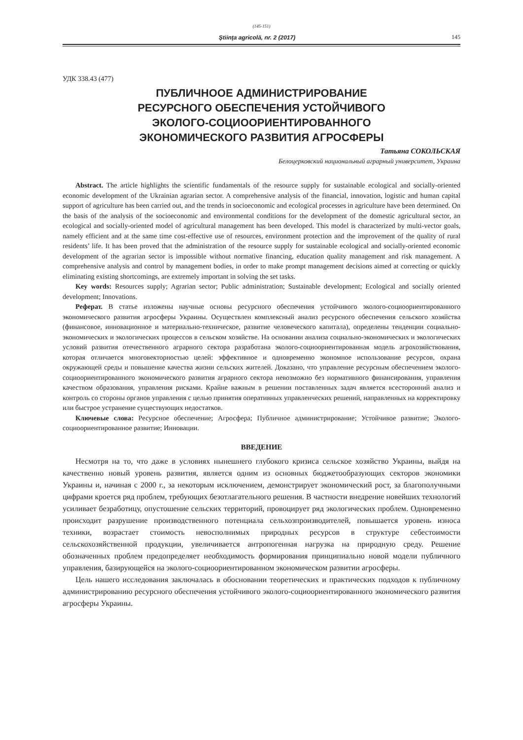(145-151)
Ştiinţa agricolă, nr. 2 (2017) 145
УДК 338.43 (477)
ПУБЛИЧНООЕ АДМИНИСТРИРОВАНИЕ
РЕСУРСНОГО ОБЕСПЕЧЕНИЯ УСТОЙЧИВОГО
ЭКОЛОГО-СОЦИООРИЕНТИРОВАННОГО
ЭКОНОМИЧЕСКОГО РАЗВИТИЯ АГРОСФЕРЫ
Татьяна СОКОЛЬСКАЯ
Белоцерковский национальный аграрный университет, Украина
Abstract. The article highlights the scientific fundamentals of the resource supply for sustainable ecological and socially-oriented economic development of the Ukrainian agrarian sector. A comprehensive analysis of the financial, innovation, logistic and human capital support of agriculture has been carried out, and the trends in socioeconomic and ecological processes in agriculture have been determined. On the basis of the analysis of the socioeconomic and environmental conditions for the development of the domestic agricultural sector, an ecological and socially-oriented model of agricultural management has been developed. This model is characterized by multi-vector goals, namely efficient and at the same time cost-effective use of resources, environment protection and the improvement of the quality of rural residents’ life. It has been proved that the administration of the resource supply for sustainable ecological and socially-oriented economic development of the agrarian sector is impossible without normative financing, education quality management and risk management. A comprehensive analysis and control by management bodies, in order to make prompt management decisions aimed at correcting or quickly eliminating existing shortcomings, are extremely important in solving the set tasks.
Key words: Resources supply; Agrarian sector; Public administration; Sustainable development; Ecological and socially oriented development; Innovations.
Реферат. В статье изложены научные основы ресурсного обеспечения устойчивого эколого-социоориентированного экономического развития агросферы Украины. Осуществлен комплексный анализ ресурсного обеспечения сельского хозяйства (финансовое, инновационное и материально-техническое, развитие человеческого капитала), определены тенденции социально-экономических и экологических процессов в сельском хозяйстве. На основании анализа социально-экономических и экологических условий развития отечественного аграрного сектора разработана эколого-социоориентированная модель агрохозяйствования, которая отличается многовекторностью целей: эффективное и одновременно экономное использование ресурсов, охрана окружающей среды и повышение качества жизни сельских жителей. Доказано, что управление ресурсным обеспечением эколого-социоориентированного экономического развития аграрного сектора невозможно без нормативного финансирования, управления качеством образования, управления рисками. Крайне важным в решении поставленных задач является всесторонний анализ и контроль со стороны органов управления с целью принятия оперативных управленческих решений, направленных на корректировку или быстрое устранение существующих недостатков.
Ключевые слова: Ресурсное обеспечение; Агросфера; Публичное администрирование; Устойчивое развитие; Эколого-социоориентированное развитие; Инновации.
ВВЕДЕНИЕ
Несмотря на то, что даже в условиях нынешнего глубокого кризиса сельское хозяйство Украины, выйдя на качественно новый уровень развития, является одним из основных бюджетообразующих секторов экономики Украины и, начиная с 2000 г., за некоторым исключением, демонстрирует экономический рост, за благополучными цифрами кроется ряд проблем, требующих безотлагательного решения. В частности внедрение новейших технологий усиливает безработицу, опустошение сельских территорий, провоцирует ряд экологических проблем. Одновременно происходит разрушение производственного потенциала сельхозпроизводителей, повышается уровень износа техники, возрастает стоимость невосполнимых природных ресурсов в структуре себестоимости сельскохозяйственной продукции, увеличивается антропогенная нагрузка на природную среду. Решение обозначенных проблем предопределяет необходимость формирования принципиально новой модели публичного управления, базирующейся на эколого-социоориентированном экономическом развитии агросферы.
Цель нашего исследования заключалась в обосновании теоретических и практических подходов к публичному администрированию ресурсного обеспечения устойчивого эколого-социоориентированного экономического развития агросферы Украины.